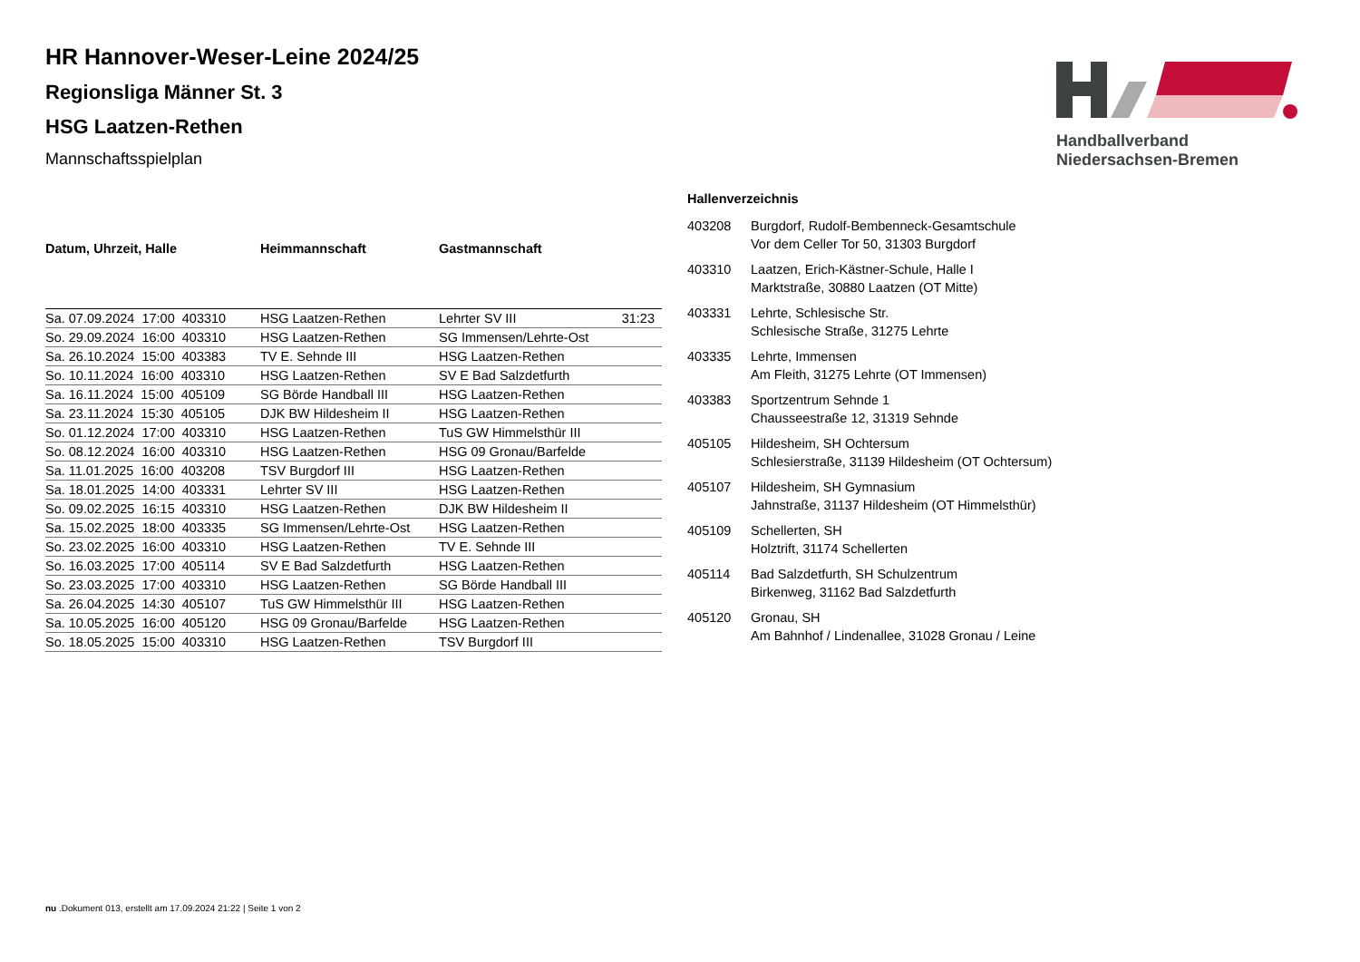Handballverband Niedersachsen-Bremen
HR Hannover-Weser-Leine 2024/25
Regionsliga Männer St. 3
HSG Laatzen-Rethen
Mannschaftsspielplan
| Datum, Uhrzeit, Halle | Heimmannschaft | Gastmannschaft | |
| --- | --- | --- | --- |
| Sa. 07.09.2024 17:00 403310 | HSG Laatzen-Rethen | Lehrter SV III | 31:23 |
| So. 29.09.2024 16:00 403310 | HSG Laatzen-Rethen | SG Immensen/Lehrte-Ost | |
| Sa. 26.10.2024 15:00 403383 | TV E. Sehnde III | HSG Laatzen-Rethen | |
| So. 10.11.2024 16:00 403310 | HSG Laatzen-Rethen | SV E Bad Salzdetfurth | |
| Sa. 16.11.2024 15:00 405109 | SG Börde Handball III | HSG Laatzen-Rethen | |
| Sa. 23.11.2024 15:30 405105 | DJK BW Hildesheim II | HSG Laatzen-Rethen | |
| So. 01.12.2024 17:00 403310 | HSG Laatzen-Rethen | TuS GW Himmelsthür III | |
| So. 08.12.2024 16:00 403310 | HSG Laatzen-Rethen | HSG 09 Gronau/Barfelde | |
| Sa. 11.01.2025 16:00 403208 | TSV Burgdorf III | HSG Laatzen-Rethen | |
| Sa. 18.01.2025 14:00 403331 | Lehrter SV III | HSG Laatzen-Rethen | |
| So. 09.02.2025 16:15 403310 | HSG Laatzen-Rethen | DJK BW Hildesheim II | |
| Sa. 15.02.2025 18:00 403335 | SG Immensen/Lehrte-Ost | HSG Laatzen-Rethen | |
| So. 23.02.2025 16:00 403310 | HSG Laatzen-Rethen | TV E. Sehnde III | |
| So. 16.03.2025 17:00 405114 | SV E Bad Salzdetfurth | HSG Laatzen-Rethen | |
| So. 23.03.2025 17:00 403310 | HSG Laatzen-Rethen | SG Börde Handball III | |
| Sa. 26.04.2025 14:30 405107 | TuS GW Himmelsthür III | HSG Laatzen-Rethen | |
| Sa. 10.05.2025 16:00 405120 | HSG 09 Gronau/Barfelde | HSG Laatzen-Rethen | |
| So. 18.05.2025 15:00 403310 | HSG Laatzen-Rethen | TSV Burgdorf III | |
Hallenverzeichnis
| 403208 | Burgdorf, Rudolf-Bembenneck-Gesamtschule Vor dem Celler Tor 50, 31303 Burgdorf |
| 403310 | Laatzen, Erich-Kästner-Schule, Halle I Marktstraße, 30880 Laatzen (OT Mitte) |
| 403331 | Lehrte, Schlesische Str. Schlesische Straße, 31275 Lehrte |
| 403335 | Lehrte, Immensen Am Fleith, 31275 Lehrte (OT Immensen) |
| 403383 | Sportzentrum Sehnde 1 Chausseestraße 12, 31319 Sehnde |
| 405105 | Hildesheim, SH Ochtersum Schlesierstraße, 31139 Hildesheim (OT Ochtersum) |
| 405107 | Hildesheim, SH Gymnasium Jahnstraße, 31137 Hildesheim (OT Himmelsthür) |
| 405109 | Schellerten, SH Holztrift, 31174 Schellerten |
| 405114 | Bad Salzdetfurth, SH Schulzentrum Birkenweg, 31162 Bad Salzdetfurth |
| 405120 | Gronau, SH Am Bahnhof / Lindenallee, 31028 Gronau / Leine |
nu .Dokument 013, erstellt am 17.09.2024 21:22 | Seite 1 von 2